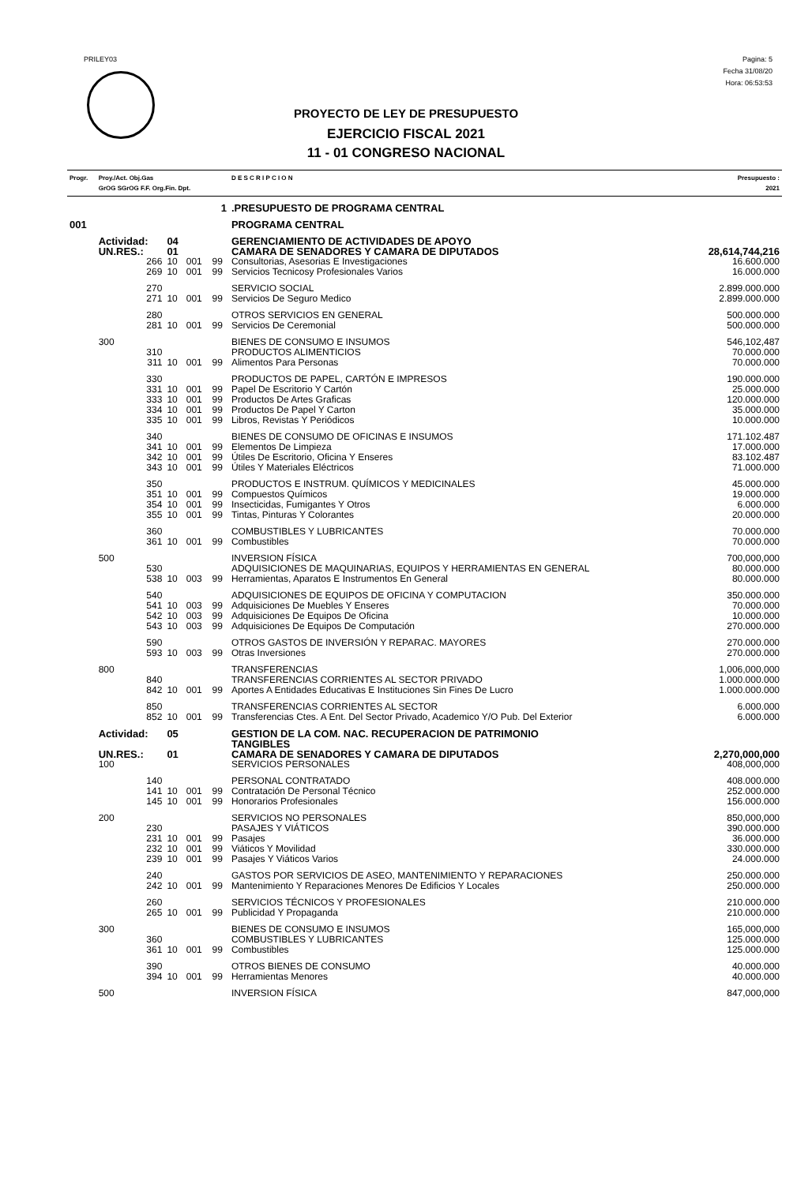PRILEY03
Pagina: 5
Fecha 31/08/20
Hora: 06:53:53
PROYECTO DE LEY DE PRESUPUESTO
EJERCICIO FISCAL 2021
11 - 01 CONGRESO NACIONAL
| Progr. | Proy./Act. Obj.Gas GrOG SGrOG F.F. Org.Fin. Dpt. | | | | D E S C R I P C I O N | Presupuesto : 2021 |
| --- | --- | --- | --- | --- | --- | --- |
| | 1 | | | | .PRESUPUESTO DE PROGRAMA CENTRAL | |
| 001 | | | | | PROGRAMA CENTRAL | |
| | Actividad: | 04 | | | GERENCIAMIENTO DE ACTIVIDADES DE APOYO | |
| | UN.RES.: | 01 | | | CAMARA DE SENADORES Y CAMARA DE DIPUTADOS | 28,614,744,216 |
| | 266 | 10 | 001 | 99 | Consultorias, Asesorias E Investigaciones | 16.600.000 |
| | 269 | 10 | 001 | 99 | Servicios Tecnicosy Profesionales Varios | 16.000.000 |
| | 270 | | | | SERVICIO SOCIAL | 2.899.000.000 |
| | 271 | 10 | 001 | 99 | Servicios De Seguro Medico | 2.899.000.000 |
| | 280 | | | | OTROS SERVICIOS EN GENERAL | 500.000.000 |
| | 281 | 10 | 001 | 99 | Servicios De Ceremonial | 500.000.000 |
| | 300 | | | | BIENES DE CONSUMO E INSUMOS | 546,102,487 |
| | 310 | | | | PRODUCTOS ALIMENTICIOS | 70.000.000 |
| | 311 | 10 | 001 | 99 | Alimentos Para Personas | 70.000.000 |
| | 330 | | | | PRODUCTOS DE PAPEL, CARTÓN E IMPRESOS | 190.000.000 |
| | 331 | 10 | 001 | 99 | Papel De Escritorio Y Cartón | 25.000.000 |
| | 333 | 10 | 001 | 99 | Productos De Artes Graficas | 120.000.000 |
| | 334 | 10 | 001 | 99 | Productos De Papel Y Carton | 35.000.000 |
| | 335 | 10 | 001 | 99 | Libros, Revistas Y Periódicos | 10.000.000 |
| | 340 | | | | BIENES DE CONSUMO DE OFICINAS E INSUMOS | 171.102.487 |
| | 341 | 10 | 001 | 99 | Elementos De Limpieza | 17.000.000 |
| | 342 | 10 | 001 | 99 | Útiles De Escritorio, Oficina Y Enseres | 83.102.487 |
| | 343 | 10 | 001 | 99 | Útiles Y Materiales Eléctricos | 71.000.000 |
| | 350 | | | | PRODUCTOS E INSTRUM. QUÍMICOS Y MEDICINALES | 45.000.000 |
| | 351 | 10 | 001 | 99 | Compuestos Químicos | 19.000.000 |
| | 354 | 10 | 001 | 99 | Insecticidas, Fumigantes Y Otros | 6.000.000 |
| | 355 | 10 | 001 | 99 | Tintas, Pinturas Y Colorantes | 20.000.000 |
| | 360 | | | | COMBUSTIBLES Y LUBRICANTES | 70.000.000 |
| | 361 | 10 | 001 | 99 | Combustibles | 70.000.000 |
| | 500 | | | | INVERSION FÍSICA | 700,000,000 |
| | 530 | | | | ADQUISICIONES DE MAQUINARIAS, EQUIPOS Y HERRAMIENTAS EN GENERAL | 80.000.000 |
| | 538 | 10 | 003 | 99 | Herramientas, Aparatos E Instrumentos En General | 80.000.000 |
| | 540 | | | | ADQUISICIONES DE EQUIPOS DE OFICINA Y COMPUTACION | 350.000.000 |
| | 541 | 10 | 003 | 99 | Adquisiciones De Muebles Y Enseres | 70.000.000 |
| | 542 | 10 | 003 | 99 | Adquisiciones De Equipos De Oficina | 10.000.000 |
| | 543 | 10 | 003 | 99 | Adquisiciones De Equipos De Computación | 270.000.000 |
| | 590 | | | | OTROS GASTOS DE INVERSIÓN Y REPARAC. MAYORES | 270.000.000 |
| | 593 | 10 | 003 | 99 | Otras Inversiones | 270.000.000 |
| | 800 | | | | TRANSFERENCIAS | 1,006,000,000 |
| | 840 | | | | TRANSFERENCIAS CORRIENTES AL SECTOR PRIVADO | 1.000.000.000 |
| | 842 | 10 | 001 | 99 | Aportes A Entidades Educativas E Instituciones Sin Fines De Lucro | 1.000.000.000 |
| | 850 | | | | TRANSFERENCIAS CORRIENTES AL SECTOR | 6.000.000 |
| | 852 | 10 | 001 | 99 | Transferencias Ctes. A Ent. Del Sector Privado, Academico Y/O Pub. Del Exterior | 6.000.000 |
| | Actividad: | 05 | | | GESTION DE LA COM. NAC. RECUPERACION DE PATRIMONIO TANGIBLES | |
| | UN.RES.: | 01 | | | CAMARA DE SENADORES Y CAMARA DE DIPUTADOS | 2,270,000,000 |
| | 100 | | | | SERVICIOS PERSONALES | 408,000,000 |
| | 140 | | | | PERSONAL CONTRATADO | 408.000.000 |
| | 141 | 10 | 001 | 99 | Contratación De Personal Técnico | 252.000.000 |
| | 145 | 10 | 001 | 99 | Honorarios Profesionales | 156.000.000 |
| | 200 | | | | SERVICIOS NO PERSONALES | 850,000,000 |
| | 230 | | | | PASAJES Y VIÁTICOS | 390.000.000 |
| | 231 | 10 | 001 | 99 | Pasajes | 36.000.000 |
| | 232 | 10 | 001 | 99 | Viáticos Y Movilidad | 330.000.000 |
| | 239 | 10 | 001 | 99 | Pasajes Y Viáticos Varios | 24.000.000 |
| | 240 | | | | GASTOS POR SERVICIOS DE ASEO, MANTENIMIENTO Y REPARACIONES | 250.000.000 |
| | 242 | 10 | 001 | 99 | Mantenimiento Y Reparaciones Menores De Edificios Y Locales | 250.000.000 |
| | 260 | | | | SERVICIOS TÉCNICOS Y PROFESIONALES | 210.000.000 |
| | 265 | 10 | 001 | 99 | Publicidad Y Propaganda | 210.000.000 |
| | 300 | | | | BIENES DE CONSUMO E INSUMOS | 165,000,000 |
| | 360 | | | | COMBUSTIBLES Y LUBRICANTES | 125.000.000 |
| | 361 | 10 | 001 | 99 | Combustibles | 125.000.000 |
| | 390 | | | | OTROS BIENES DE CONSUMO | 40.000.000 |
| | 394 | 10 | 001 | 99 | Herramientas Menores | 40.000.000 |
| | 500 | | | | INVERSION FÍSICA | 847,000,000 |